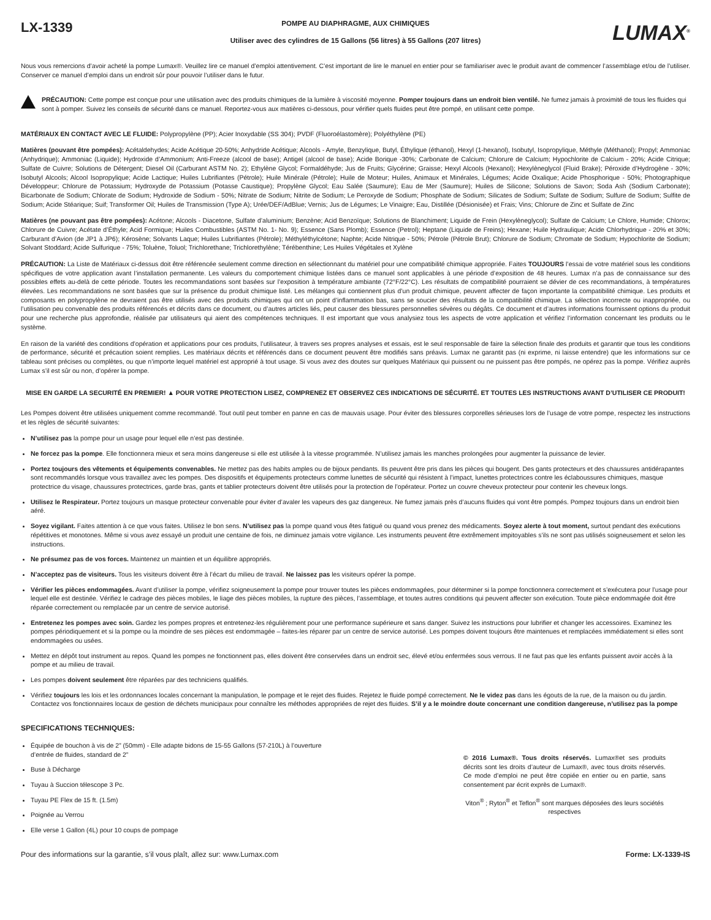LX-1339
POMPE AU DIAPHRAGME, AUX CHIMIQUES
Utiliser avec des cylindres de 15 Gallons (56 litres) à 55 Gallons (207 litres)
LUMAX<sup>®</sup>
Nous vous remercions d’avoir acheté la pompe Lumax®. Veuillez lire ce manuel d’emploi attentivement. C’est important de lire le manuel en entier pour se familiariser avec le produit avant de commencer l’assemblage et/ou de l’utiliser. Conserver ce manuel d’emploi dans un endroit sûr pour pouvoir l’utiliser dans le futur.
PRÉCAUTION: Cette pompe est conçue pour une utilisation avec des produits chimiques de la lumière à viscosité moyenne. Pomper toujours dans un endroit bien ventilé. Ne fumez jamais à proximité de tous les fluides qui sont à pomper. Suivez les conseils de sécurité dans ce manuel. Reportez-vous aux matières ci-dessous, pour vérifier quels fluides peut être pompé, en utilisant cette pompe.
MATÉRIAUX EN CONTACT AVEC LE FLUIDE: Polypropylène (PP); Acier Inoxydable (SS 304); PVDF (Fluoroélastomère); Polyéthylène (PE)
Matières (pouvant être pompées): Acétaldehydes; Acide Acétique 20-50%; Anhydride Acétique; Alcools - Amyle, Benzylique, Butyl, Éthylique (éthanol), Hexyl (1-hexanol), Isobutyl, Isopropylique, Méthyle (Méthanol); Propyl; Ammoniac (Anhydrique); Ammoniac (Liquide); Hydroxide d’Ammonium; Anti-Freeze (alcool de base); Antigel (alcool de base); Acide Borique -30%; Carbonate de Calcium; Chlorure de Calcium; Hypochlorite de Calcium - 20%; Acide Citrique; Sulfate de Cuivre; Solutions de Détergent; Diesel Oil (Carburant ASTM No. 2); Ethylène Glycol; Formaldéhyde; Jus de Fruits; Glycérine; Graisse; Hexyl Alcools (Hexanol); Hexylèneglycol (Fluid Brake); Péroxide d’Hydrogène - 30%; Isobutyl Alcools; Alcool Isopropylique; Acide Lactique; Huiles Lubrifiantes (Pétrole); Huile Minérale (Pétrole); Huile de Moteur; Huiles, Animaux et Minérales, Légumes; Acide Oxalique; Acide Phosphorique - 50%; Photographique Développeur; Chlorure de Potassium; Hydroxyde de Potassium (Potasse Caustique); Propylène Glycol; Eau Salée (Saumure); Eau de Mer (Saumure); Huiles de Silicone; Solutions de Savon; Soda Ash (Sodium Carbonate); Bicarbonate de Sodium; Chlorate de Sodium; Hydroxide de Sodium - 50%; Nitrate de Sodium; Nitrite de Sodium; Le Peroxyde de Sodium; Phosphate de Sodium; Silicates de Sodium; Sulfate de Sodium; Sulfure de Sodium; Sulfite de Sodium; Acide Stéarique; Suif; Transformer Oil; Huiles de Transmission (Type A); Urée/DEF/AdBlue; Vernis; Jus de Légumes; Le Vinaigre; Eau, Distillée (Désionisée) et Frais; Vins; Chlorure de Zinc et Sulfate de Zinc
Matières (ne pouvant pas être pompées): Acétone; Alcools - Diacetone, Sulfate d’aluminium; Benzène; Acid Benzoïque; Solutions de Blanchiment; Liquide de Frein (Hexylèneglycol); Sulfate de Calcium; Le Chlore, Humide; Chlorox; Chlorure de Cuivre; Acétate d’Éthyle; Acid Formique; Huiles Combustibles (ASTM No. 1- No. 9); Essence (Sans Plomb); Essence (Petrol); Heptane (Liquide de Freins); Hexane; Huile Hydraulique; Acide Chlorhydrique - 20% et 30%; Carburant d’Avion (de JP1 à JP6); Kérosène; Solvants Laque; Huiles Lubrifiantes (Pétrole); Méthyléthylcétone; Naphte; Acide Nitrique - 50%; Pétrole (Pétrole Brut); Chlorure de Sodium; Chromate de Sodium; Hypochlorite de Sodium; Solvant Stoddard; Acide Sulfurique - 75%; Toluène, Toluol; Trichlorethane; Trichlorethylène; Térébenthine; Les Huiles Végétales et Xylène
PRÉCAUTION: La Liste de Matériaux ci-dessus doit être référencée seulement comme direction en sélectionnant du matériel pour une compatibilité chimique appropriée. Faites TOUJOURS l’essai de votre matériel sous les conditions spécifiques de votre application avant l’installation permanente. Les valeurs du comportement chimique listées dans ce manuel sont applicables à une période d’exposition de 48 heures. Lumax n’a pas de connaissance sur des possibles effets au-delà de cette période. Toutes les recommandations sont basées sur l’exposition à température ambiante (72°F/22°C). Les résultats de compatibilité pourraient se dévier de ces recommandations, à températures élevées. Les recommandations ne sont basées que sur la présence du produit chimique listé. Les mélanges qui contiennent plus d’un produit chimique, peuvent affecter de façon importante la compatibilité chimique. Les produits et composants en polypropylène ne devraient pas être utilisés avec des produits chimiques qui ont un point d’inflammation bas, sans se soucier des résultats de la compatibilité chimique. La sélection incorrecte ou inappropriée, ou l’utilisation peu convenable des produits référencés et décrits dans ce document, ou d’autres articles liés, peut causer des blessures personnelles sévères ou dégâts. Ce document et d’autres informations fournissent options du produit pour une recherche plus approfondie, réalisée par utilisateurs qui aient des compétences techniques. Il est important que vous analysiez tous les aspects de votre application et vérifiez l’information concernant les produits ou le système.
En raison de la variété des conditions d’opération et applications pour ces produits, l’utilisateur, à travers ses propres analyses et essais, est le seul responsable de faire la sélection finale des produits et garantir que tous les conditions de performance, sécurité et précaution soient remplies. Les matériaux décrits et référencés dans ce document peuvent être modifiés sans préavis. Lumax ne garantit pas (ni exprime, ni laisse entendre) que les informations sur ce tableau sont précises ou complètes, ou que n’importe lequel matériel est approprié à tout usage. Si vous avez des doutes sur quelques Matériaux qui puissent ou ne puissent pas être pompés, ne opérez pas la pompe. Vérifiez auprès Lumax s’il est sûr ou non, d’opérer la pompe.
MISE EN GARDE LA SECURITÉ EN PREMIER! ▲ POUR VOTRE PROTECTION LISEZ, COMPRENEZ ET OBSERVEZ CES INDICATIONS DE SÉCURITÉ. ET TOUTES LES INSTRUCTIONS AVANT D’UTILISER CE PRODUIT!
Les Pompes doivent être utilisées uniquement comme recommandé. Tout outil peut tomber en panne en cas de mauvais usage. Pour éviter des blessures corporelles sérieuses lors de l’usage de votre pompe, respectez les instructions et les règles de sécurité suivantes:
N’utilisez pas la pompe pour un usage pour lequel elle n’est pas destinée.
Ne forcez pas la pompe. Elle fonctionnera mieux et sera moins dangereuse si elle est utilisée à la vitesse programmée. N’utilisez jamais les manches prolongées pour augmenter la puissance de levier.
Portez toujours des vêtements et équipements convenables. Ne mettez pas des habits amples ou de bijoux pendants. Ils peuvent être pris dans les pièces qui bougent. Des gants protecteurs et des chaussures antidérapantes sont recommandés lorsque vous travaillez avec les pompes. Des dispositifs et équipements protecteurs comme lunettes de sécurité qui résistent à l’impact, lunettes protectrices contre les éclaboussures chimiques, masque protectrice du visage, chaussures protectrices, garde bras, gants et tablier protecteurs doivent être utilisés pour la protection de l’opérateur. Portez un couvre cheveux protecteur pour contenir les cheveux longs.
Utilisez le Respirateur. Portez toujours un masque protecteur convenable pour éviter d’avaler les vapeurs des gaz dangereux. Ne fumez jamais près d’aucuns fluides qui vont être pompés. Pompez toujours dans un endroit bien aéré.
Soyez vigilant. Faites attention à ce que vous faites. Utilisez le bon sens. N’utilisez pas la pompe quand vous êtes fatigué ou quand vous prenez des médicaments. Soyez alerte à tout moment, surtout pendant des exécutions répétitives et monotones. Même si vous avez essayé un produit une centaine de fois, ne diminuez jamais votre vigilance. Les instruments peuvent être extrêmement impitoyables s’ils ne sont pas utilisés soigneusement et selon les instructions.
Ne présumez pas de vos forces. Maintenez un maintien et un équilibre appropriés.
N’acceptez pas de visiteurs. Tous les visiteurs doivent être à l’écart du milieu de travail. Ne laissez pas les visiteurs opérer la pompe.
Vérifier les pièces endommagées. Avant d’utiliser la pompe, vérifiez soigneusement la pompe pour trouver toutes les pièces endommagées, pour déterminer si la pompe fonctionnera correctement et s’exécutera pour l’usage pour lequel elle est destinée. Vérifiez le cadrage des pièces mobiles, le liage des pièces mobiles, la rupture des pièces, l’assemblage, et toutes autres conditions qui peuvent affecter son exécution. Toute pièce endommagée doit être réparée correctement ou remplacée par un centre de service autorisé.
Entretenez les pompes avec soin. Gardez les pompes propres et entretenez-les régulièrement pour une performance supérieure et sans danger. Suivez les instructions pour lubrifier et changer les accessoires. Examinez les pompes périodiquement et si la pompe ou la moindre de ses pièces est endommagée – faites-les réparer par un centre de service autorisé. Les pompes doivent toujours être maintenues et remplacées immédiatement si elles sont endommagées ou usées.
Mettez en dépôt tout instrument au repos. Quand les pompes ne fonctionnent pas, elles doivent être conservées dans un endroit sec, élevé et/ou enfermées sous verrous. Il ne faut pas que les enfants puissent avoir accès à la pompe et au milieu de travail.
Les pompes doivent seulement être réparées par des techniciens qualifiés.
Vérifiez toujours les lois et les ordonnances locales concernant la manipulation, le pompage et le rejet des fluides. Rejetez le fluide pompé correctement. Ne le videz pas dans les égouts de la rue, de la maison ou du jardin. Contactez vos fonctionnaires locaux de gestion de déchets municipaux pour connaître les méthodes appropriées de rejet des fluides. S’il y a le moindre doute concernant une condition dangereuse, n’utilisez pas la pompe
SPECIFICATIONS TECHNIQUES:
Équipée de bouchon à vis de 2” (50mm) - Elle adapte bidons de 15-55 Gallons (57-210L) à l’ouverture d’entrée de fluides, standard de 2”
Buse à Décharge
Tuyau à Succion télescope 3 Pc.
Tuyau PE Flex de 15 ft. (1.5m)
Poignée au Verrou
Elle verse 1 Gallon (4L) pour 10 coups de pompage
© 2016 Lumax®. Tous droits réservés. Lumax®et ses produits décrits sont les droits d’auteur de Lumax®, avec tous droits réservés. Ce mode d’emploi ne peut être copiée en entier ou en partie, sans consentement par écrit exprès de Lumax®.
Viton<sup>®</sup> ; Ryton<sup>®</sup> et Teflon<sup>®</sup> sont marques déposées des leurs sociétés respectives
Pour des informations sur la garantie, s’il vous plaît, allez sur: www.Lumax.com Forme: LX-1339-IS